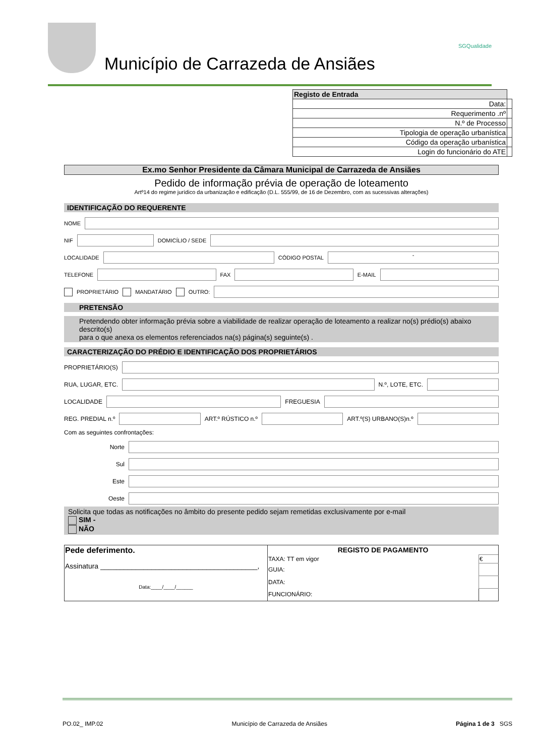Município de Carrazeda de Ansiães
SGQualidade
| Registo de Entrada | |
| Data: | |
| Requerimento .nº | |
| N.º de Processo | |
| Tipologia de operação urbanística | |
| Código da operação urbanística | |
| Login do funcionário do ATE | |
Ex.mo Senhor Presidente da Câmara Municipal de Carrazeda de Ansiães
Pedido de informação prévia de operação de loteamento
Artº14 do regime jurídico da urbanização e edificação (D.L. 555/99, de 16 de Dezembro, com as sucessivas alterações)
IDENTIFICAÇÃO DO REQUERENTE
NOME
NIF
DOMICÍLIO / SEDE
LOCALIDADE
CÓDIGO POSTAL
-
TELEFONE
FAX
E-MAIL
PROPRIETÁRIO MANDATÁRIO OUTRO:
PRETENSÃO
Pretendendo obter informação prévia sobre a viabilidade de realizar operação de loteamento a realizar no(s) prédio(s) abaixo descrito(s)
para o que anexa os elementos referenciados na(s) página(s) seguinte(s) .
CARACTERIZAÇÃO DO PRÉDIO E IDENTIFICAÇÃO DOS PROPRIETÁRIOS
PROPRIETÁRIO(S)
RUA, LUGAR, ETC.
N.º, LOTE, ETC.
LOCALIDADE
FREGUESIA
REG. PREDIAL n.º
ART.º RÚSTICO n.º
ART.º(S) URBANO(S)n.º
Com as seguintes confrontações:
Norte
Sul
Este
Oeste
Solicita que todas as notificações no âmbito do presente pedido sejam remetidas exclusivamente por e-mail
SIM -
NÃO
| Pede deferimento. Assinatura ________________________________________, Data:____/____/______ | REGISTO DE PAGAMENTO | |
| | TAXA: TT em vigor | € |
| | GUIA: | |
| | DATA: | |
| | FUNCIONÁRIO: | |
PO.02_ IMP.02 Município de Carrazeda de Ansiães Página 1 de 3 SGS